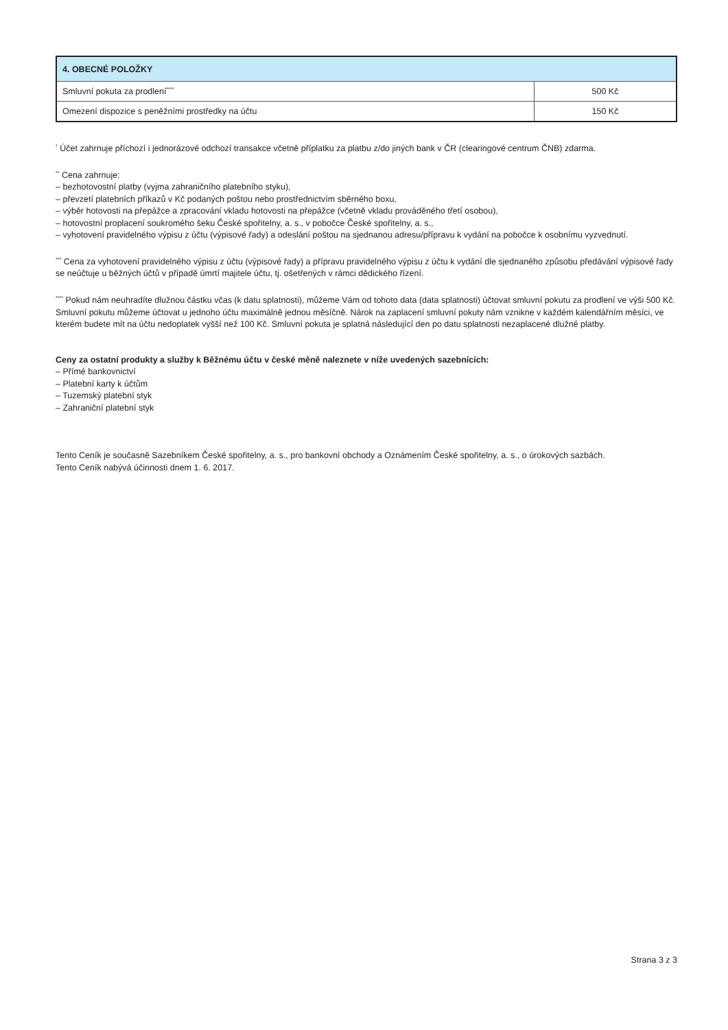| 4. OBECNÉ POLOŽKY | |
| --- | --- |
| Smluvní pokuta za prodlení<sup>****</sup> | 500 Kč |
| Omezení dispozice s peněžními prostředky na účtu | 150 Kč |
<sup>*</sup> Účet zahrnuje příchozí i jednorázové odchozí transakce včetně příplatku za platbu z/do jiných bank v ČR (clearingové centrum ČNB) zdarma.
<sup>**</sup> Cena zahrnuje:
– bezhotovostní platby (vyjma zahraničního platebního styku),
– převzetí platebních příkazů v Kč podaných poštou nebo prostřednictvím sběrného boxu,
– výběr hotovosti na přepážce a zpracování vkladu hotovosti na přepážce (včetně vkladu prováděného třetí osobou),
– hotovostní proplacení soukromého šeku České spořitelny, a. s., v pobočce České spořitelny, a. s.,
– vyhotovení pravidelného výpisu z účtu (výpisové řady) a odeslání poštou na sjednanou adresu/přípravu k vydání na pobočce k osobnímu vyzvednutí.
<sup>***</sup> Cena za vyhotovení pravidelného výpisu z účtu (výpisové řady) a přípravu pravidelného výpisu z účtu k vydání dle sjednaného způsobu předávání výpisové řady se neúčtuje u běžných účtů v případě úmrtí majitele účtu, tj. ošetřených v rámci dědického řízení.
<sup>****</sup> Pokud nám neuhradíte dlužnou částku včas (k datu splatnosti), můžeme Vám od tohoto data (data splatnosti) účtovat smluvní pokutu za prodlení ve výši 500 Kč. Smluvní pokutu můžeme účtovat u jednoho účtu maximálně jednou měsíčně. Nárok na zaplacení smluvní pokuty nám vznikne v každém kalendářním měsíci, ve kterém budete mít na účtu nedoplatek vyšší než 100 Kč. Smluvní pokuta je splatná následující den po datu splatnosti nezaplacené dlužné platby.
Ceny za ostatní produkty a služby k Běžnému účtu v české měně naleznete v níže uvedených sazebnících:
– Přímé bankovnictví
– Platební karty k účtům
– Tuzemský platební styk
– Zahraniční platební styk
Tento Ceník je současně Sazebníkem České spořitelny, a. s., pro bankovní obchody a Oznámením České spořitelny, a. s., o úrokových sazbách.
Tento Ceník nabývá účinnosti dnem 1. 6. 2017.
Strana 3 z 3